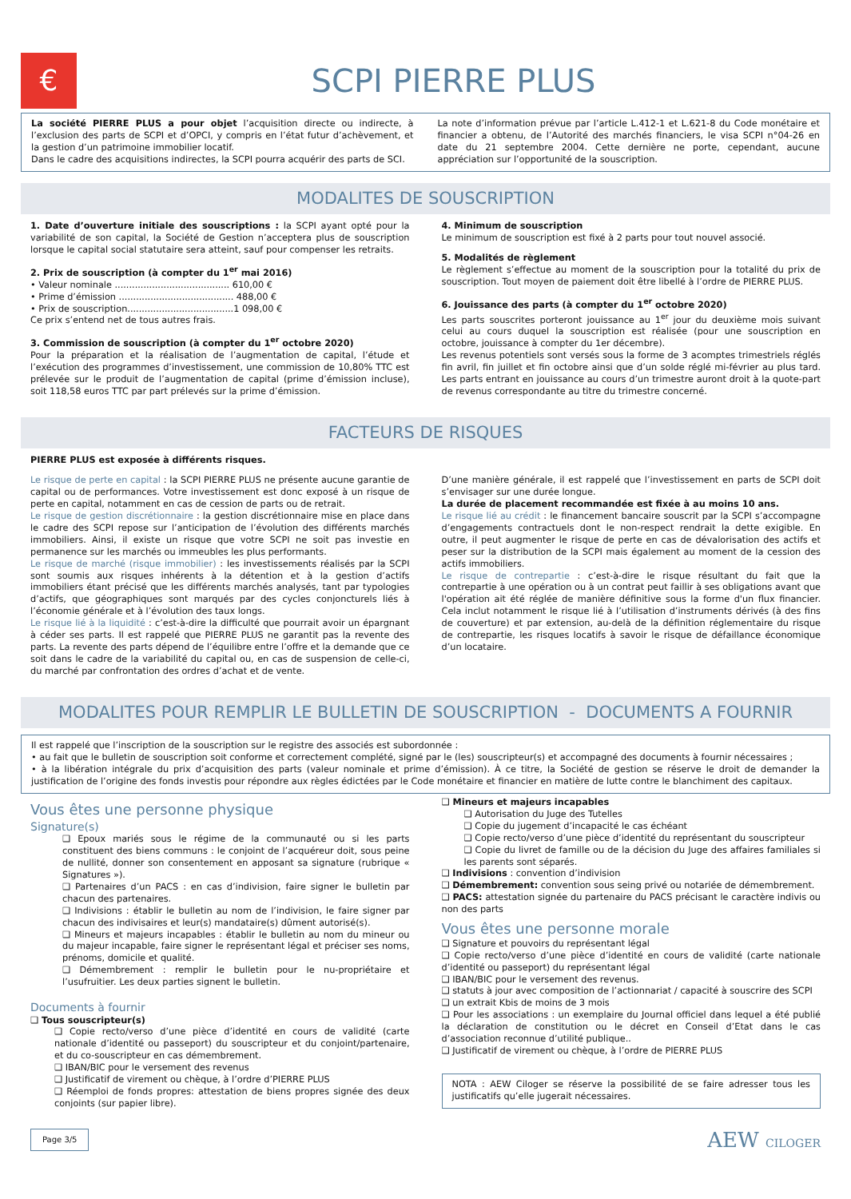€
SCPI PIERRE PLUS
La société PIERRE PLUS a pour objet l’acquisition directe ou indirecte, à l’exclusion des parts de SCPI et d’OPCI, y compris en l’état futur d’achèvement, et la gestion d’un patrimoine immobilier locatif.
Dans le cadre des acquisitions indirectes, la SCPI pourra acquérir des parts de SCI.
La note d’information prévue par l’article L.412-1 et L.621-8 du Code monétaire et financier a obtenu, de l’Autorité des marchés financiers, le visa SCPI n°04-26 en date du 21 septembre 2004. Cette dernière ne porte, cependant, aucune appréciation sur l’opportunité de la souscription.
MODALITES DE SOUSCRIPTION
1. Date d’ouverture initiale des souscriptions : la SCPI ayant opté pour la variabilité de son capital, la Société de Gestion n’acceptera plus de souscription lorsque le capital social statutaire sera atteint, sauf pour compenser les retraits.
2. Prix de souscription (à compter du 1<sup>er</sup> mai 2016)
• Valeur nominale ........................................ 610,00 €
• Prime d’émission ........................................ 488,00 €
• Prix de souscription.....................................1 098,00 €
Ce prix s’entend net de tous autres frais.
3. Commission de souscription (à compter du 1<sup>er</sup> octobre 2020)
Pour la préparation et la réalisation de l’augmentation de capital, l’étude et l’exécution des programmes d’investissement, une commission de 10,80% TTC est prélevée sur le produit de l’augmentation de capital (prime d’émission incluse), soit 118,58 euros TTC par part prélevés sur la prime d’émission.
4. Minimum de souscription
Le minimum de souscription est fixé à 2 parts pour tout nouvel associé.
5. Modalités de règlement
Le règlement s’effectue au moment de la souscription pour la totalité du prix de souscription. Tout moyen de paiement doit être libellé à l’ordre de PIERRE PLUS.
6. Jouissance des parts (à compter du 1<sup>er</sup> octobre 2020)
Les parts souscrites porteront jouissance au 1<sup>er</sup> jour du deuxième mois suivant celui au cours duquel la souscription est réalisée (pour une souscription en octobre, jouissance à compter du 1er décembre).
Les revenus potentiels sont versés sous la forme de 3 acomptes trimestriels réglés fin avril, fin juillet et fin octobre ainsi que d’un solde réglé mi-février au plus tard. Les parts entrant en jouissance au cours d’un trimestre auront droit à la quote-part de revenus correspondante au titre du trimestre concerné.
FACTEURS DE RISQUES
PIERRE PLUS est exposée à différents risques.
Le risque de perte en capital : la SCPI PIERRE PLUS ne présente aucune garantie de capital ou de performances. Votre investissement est donc exposé à un risque de perte en capital, notamment en cas de cession de parts ou de retrait.
Le risque de gestion discrétionnaire : la gestion discrétionnaire mise en place dans le cadre des SCPI repose sur l’anticipation de l’évolution des différents marchés immobiliers. Ainsi, il existe un risque que votre SCPI ne soit pas investie en permanence sur les marchés ou immeubles les plus performants.
Le risque de marché (risque immobilier) : les investissements réalisés par la SCPI sont soumis aux risques inhérents à la détention et à la gestion d’actifs immobiliers étant précisé que les différents marchés analysés, tant par typologies d’actifs, que géographiques sont marqués par des cycles conjoncturels liés à l’économie générale et à l’évolution des taux longs.
Le risque lié à la liquidité : c’est-à-dire la difficulté que pourrait avoir un épargnant à céder ses parts. Il est rappelé que PIERRE PLUS ne garantit pas la revente des parts. La revente des parts dépend de l’équilibre entre l’offre et la demande que ce soit dans le cadre de la variabilité du capital ou, en cas de suspension de celle-ci, du marché par confrontation des ordres d’achat et de vente.
D’une manière générale, il est rappelé que l’investissement en parts de SCPI doit s’envisager sur une durée longue.
La durée de placement recommandée est fixée à au moins 10 ans.
Le risque lié au crédit : le financement bancaire souscrit par la SCPI s’accompagne d’engagements contractuels dont le non-respect rendrait la dette exigible. En outre, il peut augmenter le risque de perte en cas de dévalorisation des actifs et peser sur la distribution de la SCPI mais également au moment de la cession des actifs immobiliers.
Le risque de contrepartie : c’est-à-dire le risque résultant du fait que la contrepartie à une opération ou à un contrat peut faillir à ses obligations avant que l'opération ait été réglée de manière définitive sous la forme d'un flux financier. Cela inclut notamment le risque lié à l’utilisation d’instruments dérivés (à des fins de couverture) et par extension, au-delà de la définition réglementaire du risque de contrepartie, les risques locatifs à savoir le risque de défaillance économique d’un locataire.
MODALITES POUR REMPLIR LE BULLETIN DE SOUSCRIPTION - DOCUMENTS A FOURNIR
Il est rappelé que l’inscription de la souscription sur le registre des associés est subordonnée :
• au fait que le bulletin de souscription soit conforme et correctement complété, signé par le (les) souscripteur(s) et accompagné des documents à fournir nécessaires ;
• à la libération intégrale du prix d’acquisition des parts (valeur nominale et prime d’émission). À ce titre, la Société de gestion se réserve le droit de demander la justification de l’origine des fonds investis pour répondre aux règles édictées par le Code monétaire et financier en matière de lutte contre le blanchiment des capitaux.
Vous êtes une personne physique
Signature(s)
❑ Epoux mariés sous le régime de la communauté ou si les parts constituent des biens communs : le conjoint de l’acquéreur doit, sous peine de nullité, donner son consentement en apposant sa signature (rubrique « Signatures »).
❑ Partenaires d’un PACS : en cas d’indivision, faire signer le bulletin par chacun des partenaires.
❑ Indivisions : établir le bulletin au nom de l’indivision, le faire signer par chacun des indivisaires et leur(s) mandataire(s) dûment autorisé(s).
❑ Mineurs et majeurs incapables : établir le bulletin au nom du mineur ou du majeur incapable, faire signer le représentant légal et préciser ses noms, prénoms, domicile et qualité.
❑ Démembrement : remplir le bulletin pour le nu-propriétaire et l’usufruitier. Les deux parties signent le bulletin.
Documents à fournir
❑ Tous souscripteur(s)
❑ Copie recto/verso d’une pièce d’identité en cours de validité (carte nationale d’identité ou passeport) du souscripteur et du conjoint/partenaire, et du co-souscripteur en cas démembrement.
❑ IBAN/BIC pour le versement des revenus
❑ Justificatif de virement ou chèque, à l’ordre d’PIERRE PLUS
❑ Réemploi de fonds propres: attestation de biens propres signée des deux conjoints (sur papier libre).
❑ Mineurs et majeurs incapables
❑ Autorisation du Juge des Tutelles
❑ Copie du jugement d’incapacité le cas échéant
❑ Copie recto/verso d’une pièce d’identité du représentant du souscripteur
❑ Copie du livret de famille ou de la décision du Juge des affaires familiales si les parents sont séparés.
❑ Indivisions : convention d’indivision
❑ Démembrement: convention sous seing privé ou notariée de démembrement.
❑ PACS: attestation signée du partenaire du PACS précisant le caractère indivis ou non des parts
Vous êtes une personne morale
❑ Signature et pouvoirs du représentant légal
❑ Copie recto/verso d’une pièce d’identité en cours de validité (carte nationale d’identité ou passeport) du représentant légal
❑ IBAN/BIC pour le versement des revenus.
❑ statuts à jour avec composition de l’actionnariat / capacité à souscrire des SCPI
❑ un extrait Kbis de moins de 3 mois
❑ Pour les associations : un exemplaire du Journal officiel dans lequel a été publié la déclaration de constitution ou le décret en Conseil d’Etat dans le cas d’association reconnue d’utilité publique..
❑ Justificatif de virement ou chèque, à l’ordre de PIERRE PLUS
NOTA : AEW Ciloger se réserve la possibilité de se faire adresser tous les justificatifs qu’elle jugerait nécessaires.
Page 3/5 AEW CILOGER